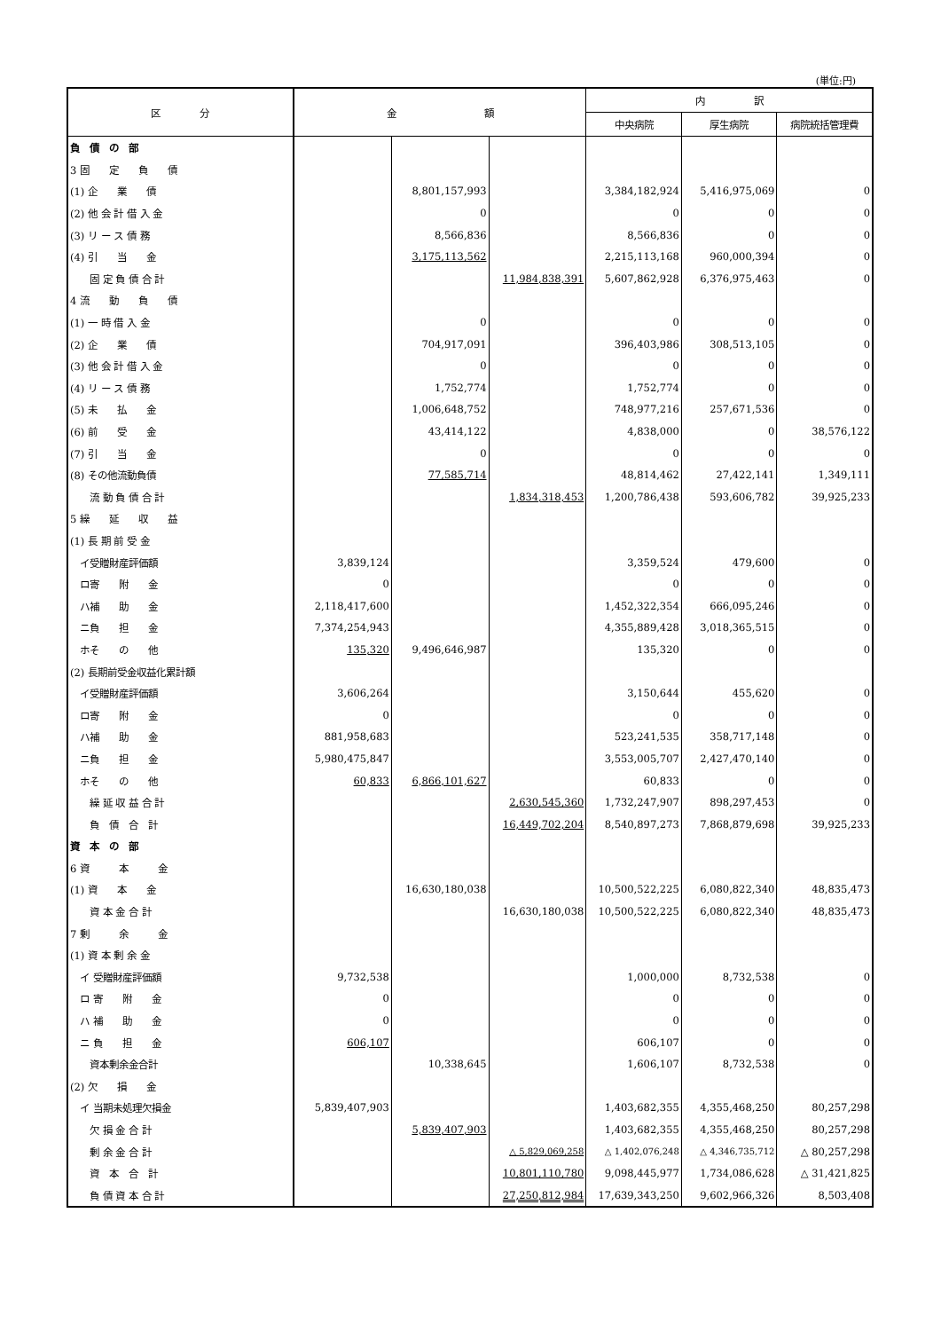(単位:円)
| 区 分 | 金 額 | | | 内 訳 | | |
| --- | --- | --- | --- | --- | --- | --- |
| | | | | 中央病院 | 厚生病院 | 病院統括管理費 |
| 負 債 の 部 | | | | | | |
| 3 固 定 負 債 | | | | | | |
| (1) 企 業 債 | | 8,801,157,993 | | 3,384,182,924 | 5,416,975,069 | 0 |
| (2) 他 会 計 借 入 金 | | 0 | | 0 | 0 | 0 |
| (3) リ ー ス 債 務 | | 8,566,836 | | 8,566,836 | 0 | 0 |
| (4) 引 当 金 | | 3,175,113,562 | | 2,215,113,168 | 960,000,394 | 0 |
| 固 定 負 債 合 計 | | | 11,984,838,391 | 5,607,862,928 | 6,376,975,463 | 0 |
| 4 流 動 負 債 | | | | | | |
| (1) 一 時 借 入 金 | | 0 | | 0 | 0 | 0 |
| (2) 企 業 債 | | 704,917,091 | | 396,403,986 | 308,513,105 | 0 |
| (3) 他 会 計 借 入 金 | | 0 | | 0 | 0 | 0 |
| (4) リ ー ス 債 務 | | 1,752,774 | | 1,752,774 | 0 | 0 |
| (5) 未 払 金 | | 1,006,648,752 | | 748,977,216 | 257,671,536 | 0 |
| (6) 前 受 金 | | 43,414,122 | | 4,838,000 | 0 | 38,576,122 |
| (7) 引 当 金 | | 0 | | 0 | 0 | 0 |
| (8) その他流動負債 | | 77,585,714 | | 48,814,462 | 27,422,141 | 1,349,111 |
| 流 動 負 債 合 計 | | | 1,834,318,453 | 1,200,786,438 | 593,606,782 | 39,925,233 |
| 5 繰 延 収 益 | | | | | | |
| (1) 長 期 前 受 金 | | | | | | |
| イ受贈財産評価額 | 3,839,124 | | | 3,359,524 | 479,600 | 0 |
| ロ寄 附 金 | 0 | | | 0 | 0 | 0 |
| ハ補 助 金 | 2,118,417,600 | | | 1,452,322,354 | 666,095,246 | 0 |
| ニ負 担 金 | 7,374,254,943 | | | 4,355,889,428 | 3,018,365,515 | 0 |
| ホそ の 他 | 135,320 | 9,496,646,987 | | 135,320 | 0 | 0 |
| (2) 長期前受金収益化累計額 | | | | | | |
| イ受贈財産評価額 | 3,606,264 | | | 3,150,644 | 455,620 | 0 |
| ロ寄 附 金 | 0 | | | 0 | 0 | 0 |
| ハ補 助 金 | 881,958,683 | | | 523,241,535 | 358,717,148 | 0 |
| ニ負 担 金 | 5,980,475,847 | | | 3,553,005,707 | 2,427,470,140 | 0 |
| ホそ の 他 | 60,833 | 6,866,101,627 | | 60,833 | 0 | 0 |
| 繰 延 収 益 合 計 | | | 2,630,545,360 | 1,732,247,907 | 898,297,453 | 0 |
| 負 債 合 計 | | | 16,449,702,204 | 8,540,897,273 | 7,868,879,698 | 39,925,233 |
| 資 本 の 部 | | | | | | |
| 6 資 本 金 | | | | | | |
| (1) 資 本 金 | | 16,630,180,038 | | 10,500,522,225 | 6,080,822,340 | 48,835,473 |
| 資 本 金 合 計 | | | 16,630,180,038 | 10,500,522,225 | 6,080,822,340 | 48,835,473 |
| 7 剰 余 金 | | | | | | |
| (1) 資 本 剰 余 金 | | | | | | |
| イ 受贈財産評価額 | 9,732,538 | | | 1,000,000 | 8,732,538 | 0 |
| ロ 寄 附 金 | 0 | | | 0 | 0 | 0 |
| ハ 補 助 金 | 0 | | | 0 | 0 | 0 |
| ニ 負 担 金 | 606,107 | | | 606,107 | 0 | 0 |
| 資本剰余金合計 | | 10,338,645 | | 1,606,107 | 8,732,538 | 0 |
| (2) 欠 損 金 | | | | | | |
| イ 当期未処理欠損金 | 5,839,407,903 | | | 1,403,682,355 | 4,355,468,250 | 80,257,298 |
| 欠 損 金 合 計 | | 5,839,407,903 | | 1,403,682,355 | 4,355,468,250 | 80,257,298 |
| 剰 余 金 合 計 | | | △ 5,829,069,258 | △ 1,402,076,248 | △ 4,346,735,712 | △ 80,257,298 |
| 資 本 合 計 | | | 10,801,110,780 | 9,098,445,977 | 1,734,086,628 | △ 31,421,825 |
| 負 債 資 本 合 計 | | | 27,250,812,984 | 17,639,343,250 | 9,602,966,326 | 8,503,408 |